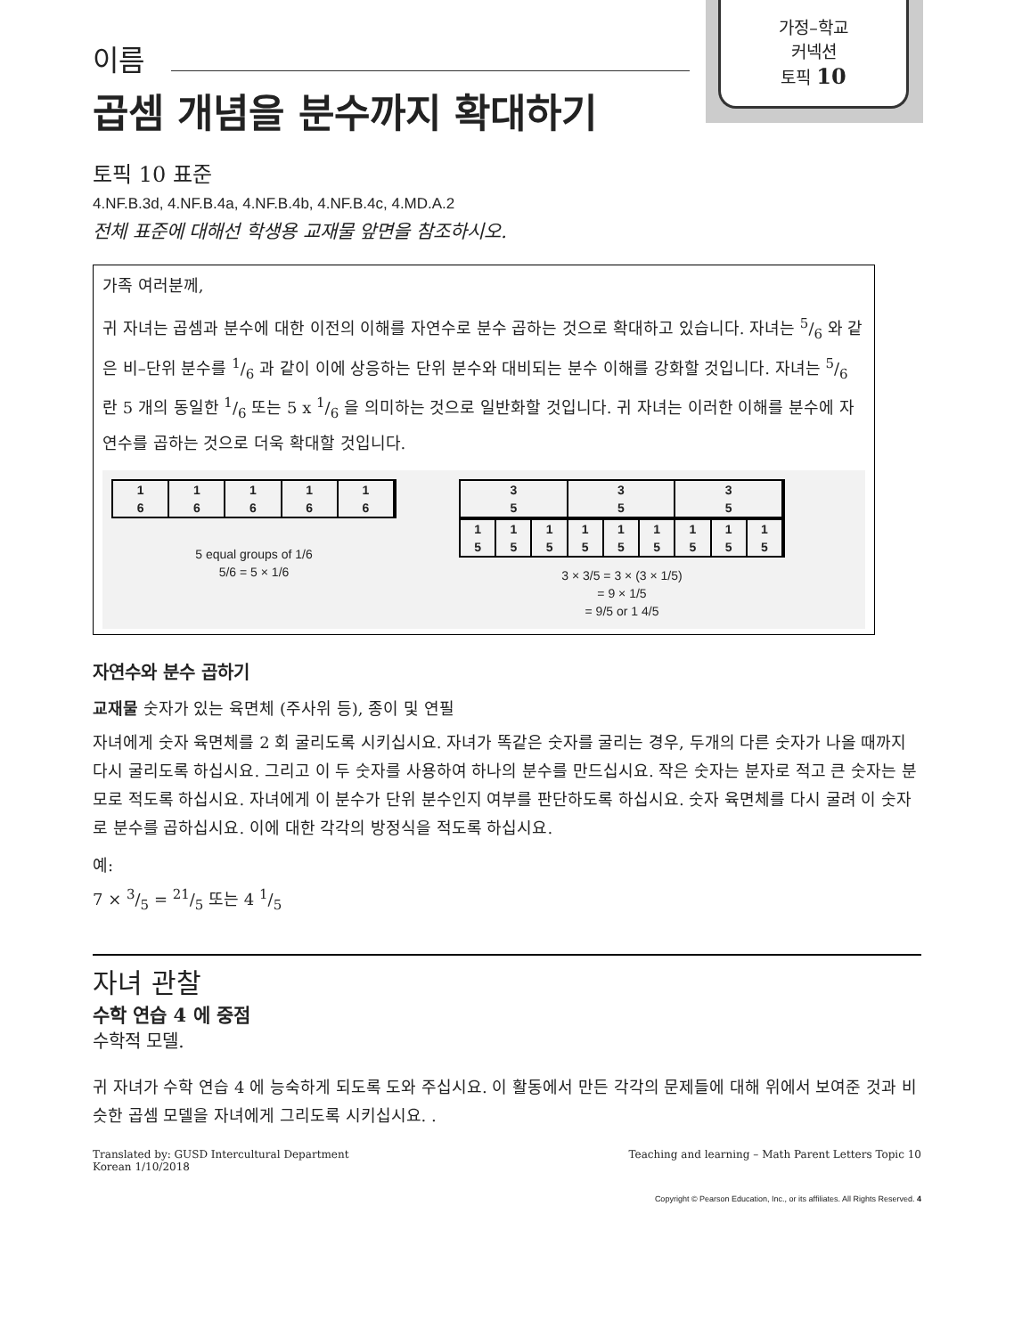가정–학교
커넥션
토픽 10
이름
곱셈 개념을 분수까지 확대하기
토픽 10 표준
4.NF.B.3d, 4.NF.B.4a, 4.NF.B.4b, 4.NF.B.4c, 4.MD.A.2
전체 표준에 대해선 학생용 교재물 앞면을 참조하시오.
가족 여러분께,
귀 자녀는 곱셈과 분수에 대한 이전의 이해를 자연수로 분수 곱하는 것으로 확대하고 있습니다. 자녀는 5/6 와 같은 비–단위 분수를 1/6 과 같이 이에 상응하는 단위 분수와 대비되는 분수 이해를 강화할 것입니다. 자녀는 5/6 란 5 개의 동일한 1/6 또는 5 x 1/6 을 의미하는 것으로 일반화할 것입니다. 귀 자녀는 이러한 이해를 분수에 자연수를 곱하는 것으로 더욱 확대할 것입니다.
1
6
1
6
1
6
1
6
1
6
5 equal groups of 1/6
5/6 = 5 × 1/6
3
5
3
5
3
5
1
5
1
5
1
5
1
5
1
5
1
5
1
5
1
5
1
5
3 × 3/5 = 3 × (3 × 1/5)
= 9 × 1/5
= 9/5 or 1 4/5
자연수와 분수 곱하기
교재물 숫자가 있는 육면체 (주사위 등), 종이 및 연필
자녀에게 숫자 육면체를 2 회 굴리도록 시키십시요. 자녀가 똑같은 숫자를 굴리는 경우, 두개의 다른 숫자가 나올 때까지 다시 굴리도록 하십시요. 그리고 이 두 숫자를 사용하여 하나의 분수를 만드십시요. 작은 숫자는 분자로 적고 큰 숫자는 분모로 적도록 하십시요. 자녀에게 이 분수가 단위 분수인지 여부를 판단하도록 하십시요. 숫자 육면체를 다시 굴려 이 숫자로 분수를 곱하십시요. 이에 대한 각각의 방정식을 적도록 하십시요.
예:
7 × 3/5 = 21/5 또는 4 1/5
자녀 관찰
수학 연습 4 에 중점
수학적 모델.
귀 자녀가 수학 연습 4 에 능숙하게 되도록 도와 주십시요. 이 활동에서 만든 각각의 문제들에 대해 위에서 보여준 것과 비슷한 곱셈 모델을 자녀에게 그리도록 시키십시요. .
Translated by: GUSD Intercultural Department
Korean 1/10/2018
Teaching and learning – Math Parent Letters Topic 10
Copyright © Pearson Education, Inc., or its affiliates. All Rights Reserved. 4